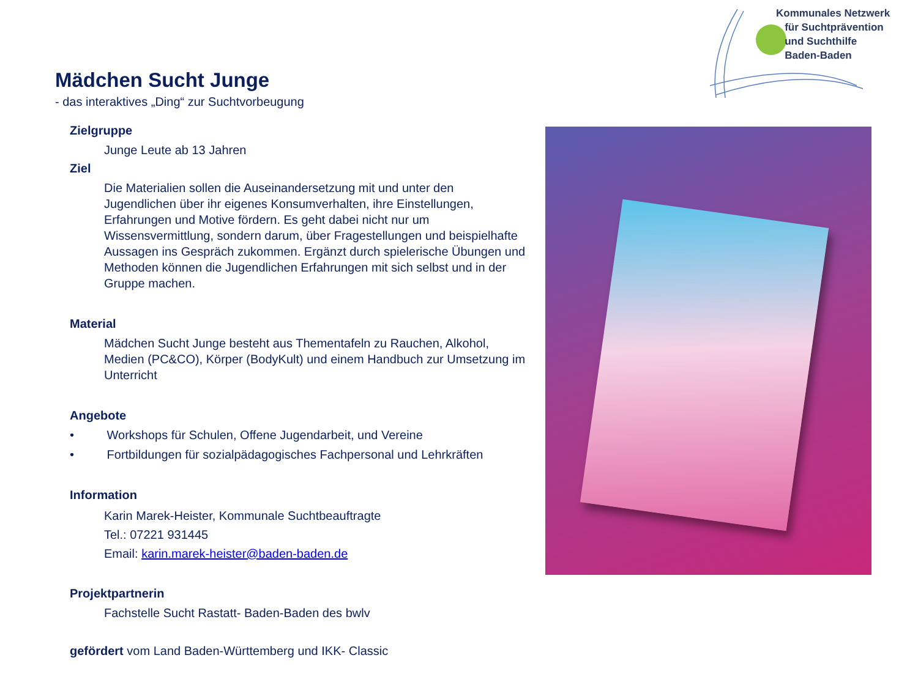Kommunales Netzwerk
für Suchtprävention
und Suchthilfe
Baden-Baden
Mädchen Sucht Junge
- das interaktives „Ding“ zur Suchtvorbeugung
Zielgruppe
Junge Leute ab 13 Jahren
Ziel
Die Materialien sollen die Auseinandersetzung mit und unter den Jugendlichen über ihr eigenes Konsumverhalten, ihre Einstellungen, Erfahrungen und Motive fördern. Es geht dabei nicht nur um Wissensvermittlung, sondern darum, über Fragestellungen und beispielhafte Aussagen ins Gespräch zukommen. Ergänzt durch spielerische Übungen und Methoden können die Jugendlichen Erfahrungen mit sich selbst und in der Gruppe machen.
Material
Mädchen Sucht Junge besteht aus Thementafeln zu Rauchen, Alkohol, Medien (PC&CO), Körper (BodyKult) und einem Handbuch zur Umsetzung im Unterricht
Angebote
• Workshops für Schulen, Offene Jugendarbeit, und Vereine
• Fortbildungen für sozialpädagogisches Fachpersonal und Lehrkräften
Information
Karin Marek-Heister, Kommunale Suchtbeauftragte
Tel.: 07221 931445
Email: karin.marek-heister@baden-baden.de
Projektpartnerin
Fachstelle Sucht Rastatt- Baden-Baden des bwlv
gefördert vom Land Baden-Württemberg und IKK- Classic